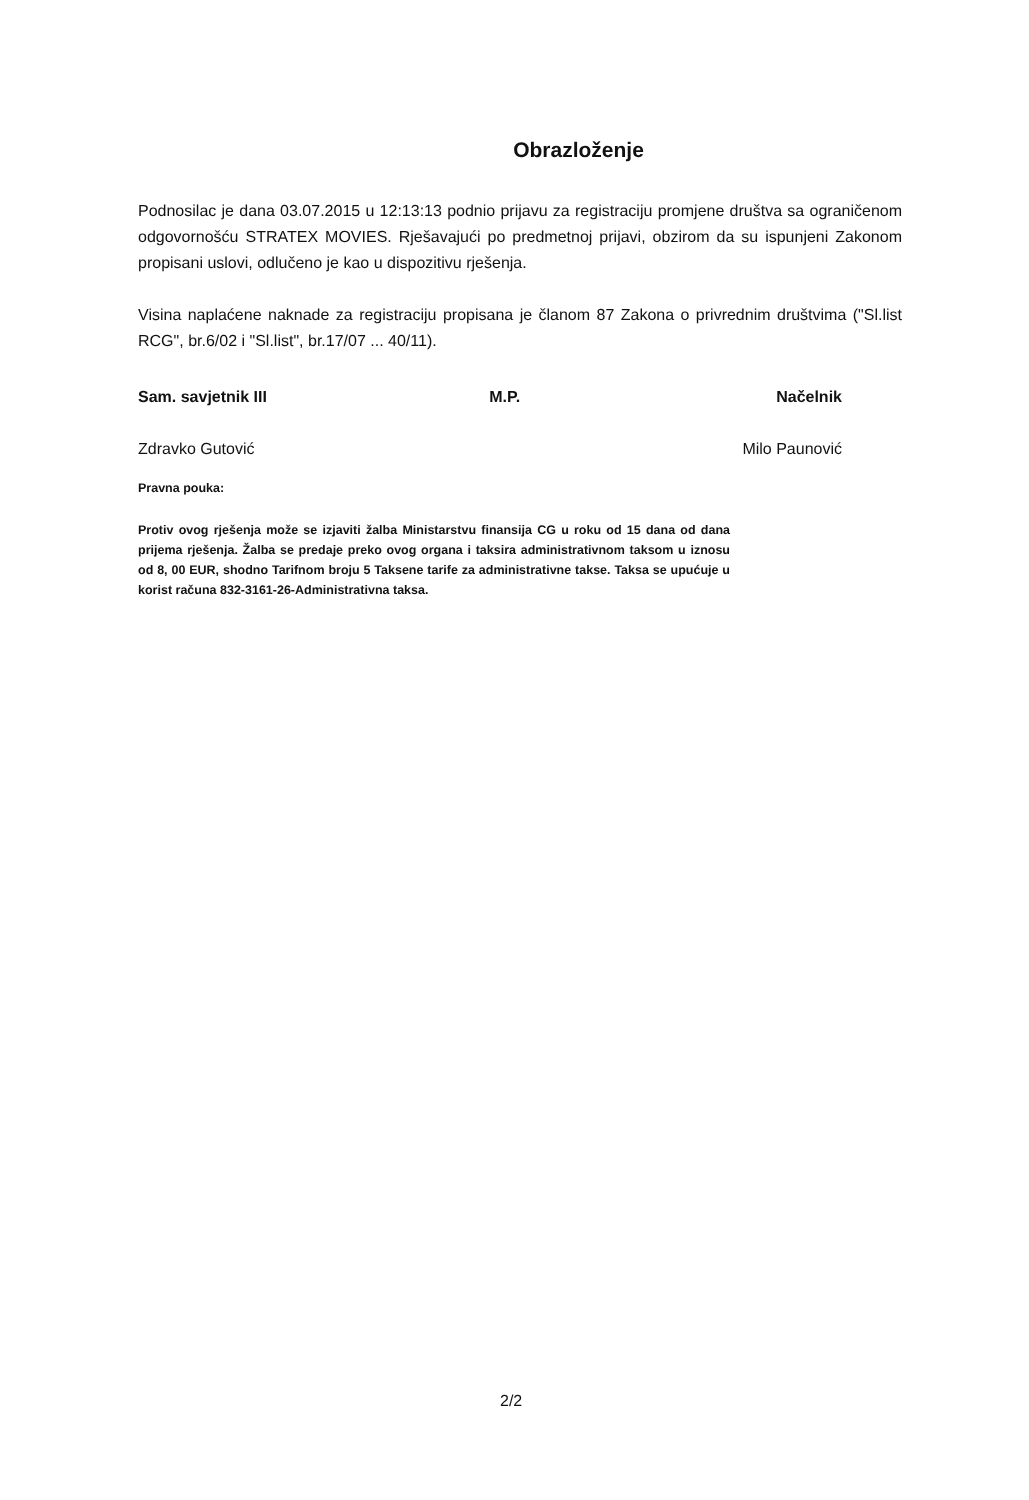Obrazloženje
Podnosilac je dana 03.07.2015 u 12:13:13 podnio prijavu za registraciju promjene društva sa ograničenom odgovornošću STRATEX MOVIES. Rješavajući po predmetnoj prijavi, obzirom da su ispunjeni Zakonom propisani uslovi, odlučeno je kao u dispozitivu rješenja.
Visina naplaćene naknade za registraciju propisana je članom 87 Zakona o privrednim društvima ("Sl.list RCG", br.6/02 i "Sl.list", br.17/07 ... 40/11).
Sam. savjetnik III
Zdravko Gutović
M.P. Načelnik
Milo Paunović
Pravna pouka:
Protiv ovog rješenja može se izjaviti žalba Ministarstvu finansija CG u roku od 15 dana od dana prijema rješenja. Žalba se predaje preko ovog organa i taksira administrativnom taksom u iznosu od 8, 00 EUR, shodno Tarifnom broju 5 Taksene tarife za administrativne takse. Taksa se upućuje u korist računa 832-3161-26-Administrativna taksa.
2/2